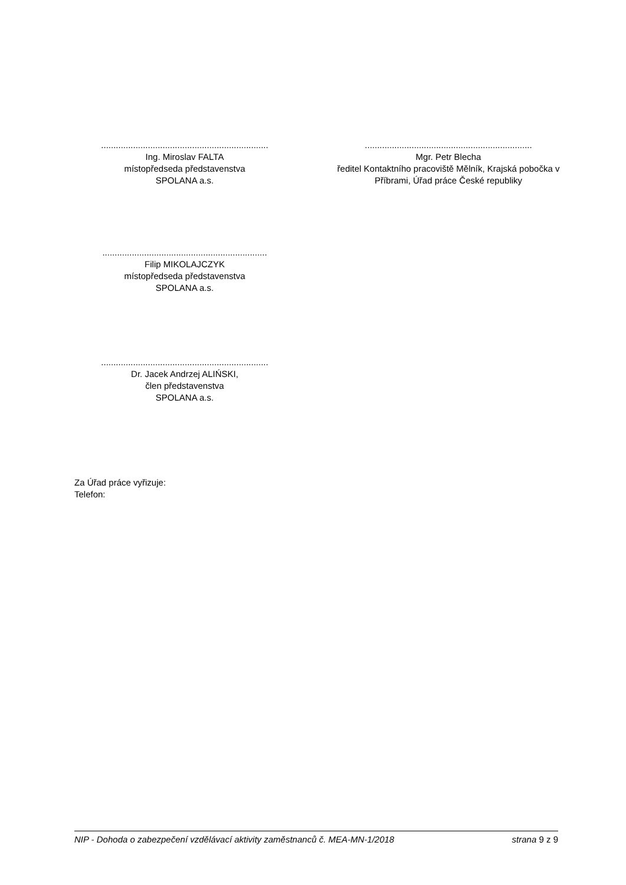....................................................................
Ing. Miroslav FALTA
místopředseda představenstva
SPOLANA a.s.
....................................................................
Mgr. Petr Blecha
ředitel Kontaktního pracoviště Mělník, Krajská pobočka v Příbrami, Úřad práce České republiky
...................................................................
Filip MIKOLAJCZYK
místopředseda představenstva
SPOLANA a.s.
....................................................................
Dr. Jacek Andrzej ALIŃSKI,
člen představenstva
SPOLANA a.s.
Za Úřad práce vyřizuje:
Telefon:
NIP - Dohoda o zabezpečení vzdělávací aktivity zaměstnanců č. MEA-MN-1/2018 strana 9 z 9